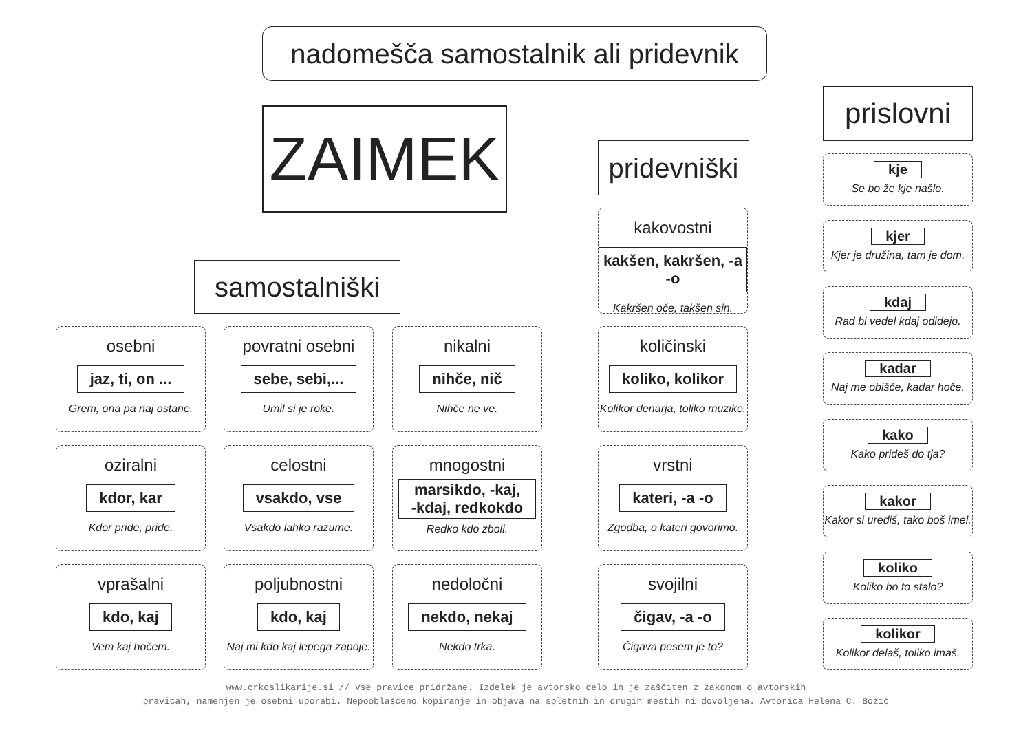nadomešča samostalnik ali pridevnik
ZAIMEK
samostalniški
pridevniški
prislovni
osebni
jaz, ti, on ...
Grem, ona pa naj ostane.
povratni osebni
sebe, sebi,...
Umil si je roke.
nikalni
nihče, nič
Nihče ne ve.
oziralni
kdor, kar
Kdor pride, pride.
celostni
vsakdo, vse
Vsakdo lahko razume.
mnogostni
marsikdo, -kaj,
-kdaj, redkokdo
Redko kdo zboli.
vprašalni
kdo, kaj
Vem kaj hočem.
poljubnostni
kdo, kaj
Naj mi kdo kaj lepega zapoje.
nedoločni
nekdo, nekaj
Nekdo trka.
kakovostni
kakšen, kakršen, -a -o
Kakršen oče, takšen sin.
količinski
koliko, kolikor
Kolikor denarja, toliko muzike.
vrstni
kateri, -a -o
Zgodba, o kateri govorimo.
svojilni
čigav, -a -o
Čigava pesem je to?
kje
Se bo že kje našlo.
kjer
Kjer je družina, tam je dom.
kdaj
Rad bi vedel kdaj odidejo.
kadar
Naj me obišče, kadar hoče.
kako
Kako prideš do tja?
kakor
Kakor si urediš, tako boš imel.
koliko
Koliko bo to stalo?
kolikor
Kolikor delaš, toliko imaš.
www.crkoslikarije.si // Vse pravice pridržane. Izdelek je avtorsko delo in je zaščiten z zakonom o avtorskih
pravicah, namenjen je osebni uporabi. Nepooblaščeno kopiranje in objava na spletnih in drugih mestih ni dovoljena. Avtorica Helena C. Božič